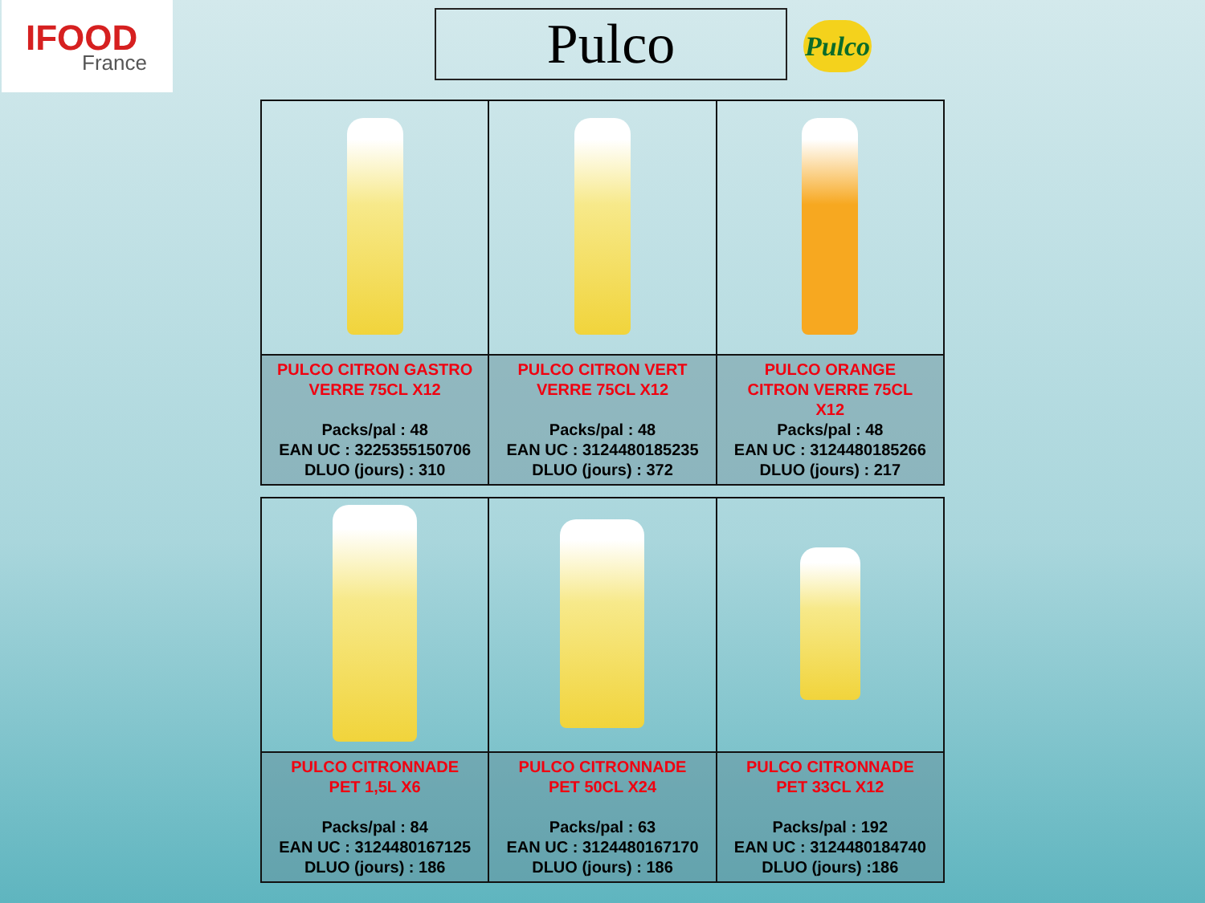IFOOD
France
Pulco
Pulco
| PULCO CITRON GASTRO VERRE 75CL X12 Packs/pal : 48 EAN UC : 3225355150706 DLUO (jours) : 310 | PULCO CITRON VERT VERRE 75CL X12 Packs/pal : 48 EAN UC : 3124480185235 DLUO (jours) : 372 | PULCO ORANGE CITRON VERRE 75CL X12 Packs/pal : 48 EAN UC : 3124480185266 DLUO (jours) : 217 |
| PULCO CITRONNADE PET 1,5L X6 Packs/pal : 84 EAN UC : 3124480167125 DLUO (jours) : 186 | PULCO CITRONNADE PET 50CL X24 Packs/pal : 63 EAN UC : 3124480167170 DLUO (jours) : 186 | PULCO CITRONNADE PET 33CL X12 Packs/pal : 192 EAN UC : 3124480184740 DLUO (jours) :186 |